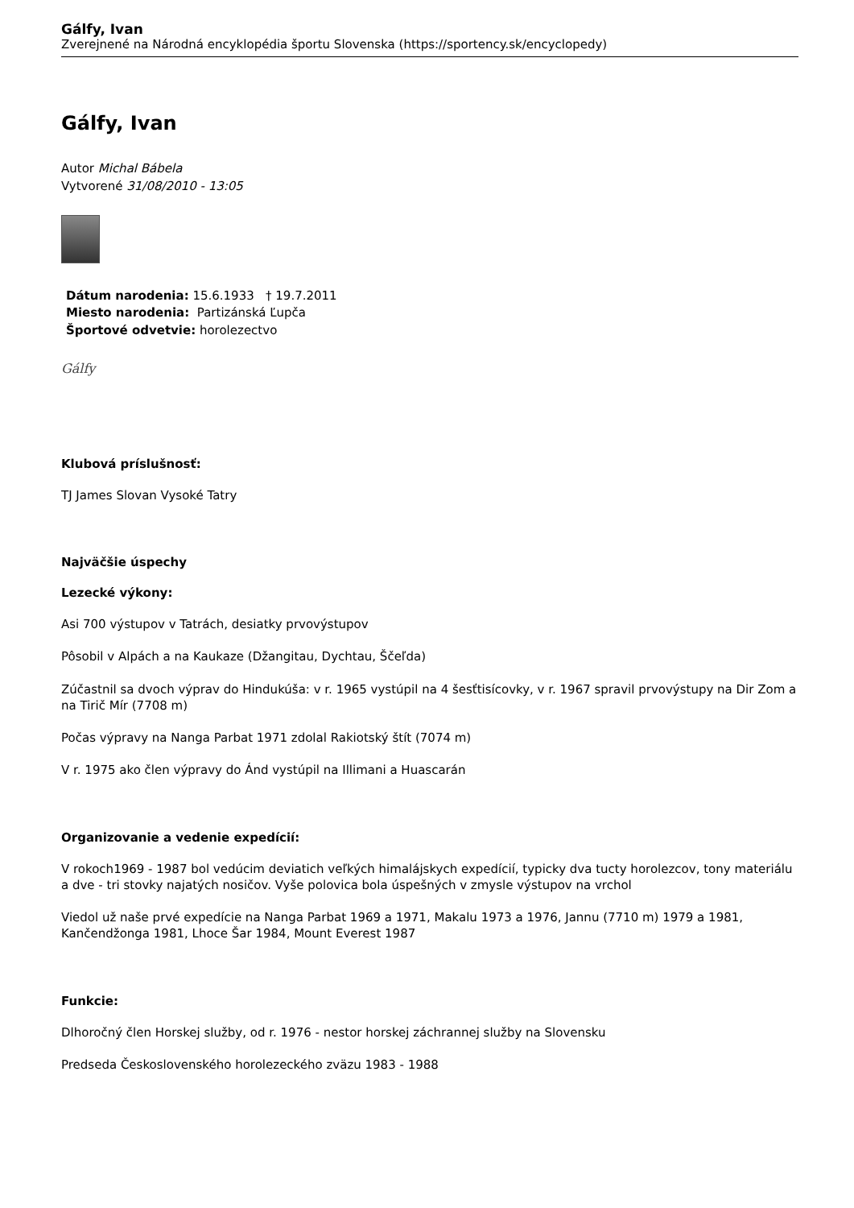Gálfy, Ivan
Zverejnené na Národná encyklopédia športu Slovenska (https://sportency.sk/encyclopedy)
Gálfy, Ivan
Autor Michal Bábela
Vytvorené 31/08/2010 - 13:05
Dátum narodenia: 15.6.1933 † 19.7.2011
Miesto narodenia: Partizánská Ľupča
Športové odvetvie: horolezectvo
Gálfy
Klubová príslušnosť:
TJ James Slovan Vysoké Tatry
Najväčšie úspechy
Lezecké výkony:
Asi 700 výstupov v Tatrách, desiatky prvovýstupov
Pôsobil v Alpách a na Kaukaze (Džangitau, Dychtau, Ščeľda)
Zúčastnil sa dvoch výprav do Hindukúša: v r. 1965 vystúpil na 4 šesťtisícovky, v r. 1967 spravil prvovýstupy na Dir Zom a na Tirič Mír (7708 m)
Počas výpravy na Nanga Parbat 1971 zdolal Rakiotský štít (7074 m)
V r. 1975 ako člen výpravy do Ánd vystúpil na Illimani a Huascarán
Organizovanie a vedenie expedícií:
V rokoch1969 - 1987 bol vedúcim deviatich veľkých himalájskych expedícií, typicky dva tucty horolezcov, tony materiálu a dve - tri stovky najatých nosičov. Vyše polovica bola úspešných v zmysle výstupov na vrchol
Viedol už naše prvé expedície na Nanga Parbat 1969 a 1971, Makalu 1973 a 1976, Jannu (7710 m) 1979 a 1981, Kančendžonga 1981, Lhoce Šar 1984, Mount Everest 1987
Funkcie:
Dlhoročný člen Horskej služby, od r. 1976 - nestor horskej záchrannej služby na Slovensku
Predseda Československého horolezeckého zväzu 1983 - 1988